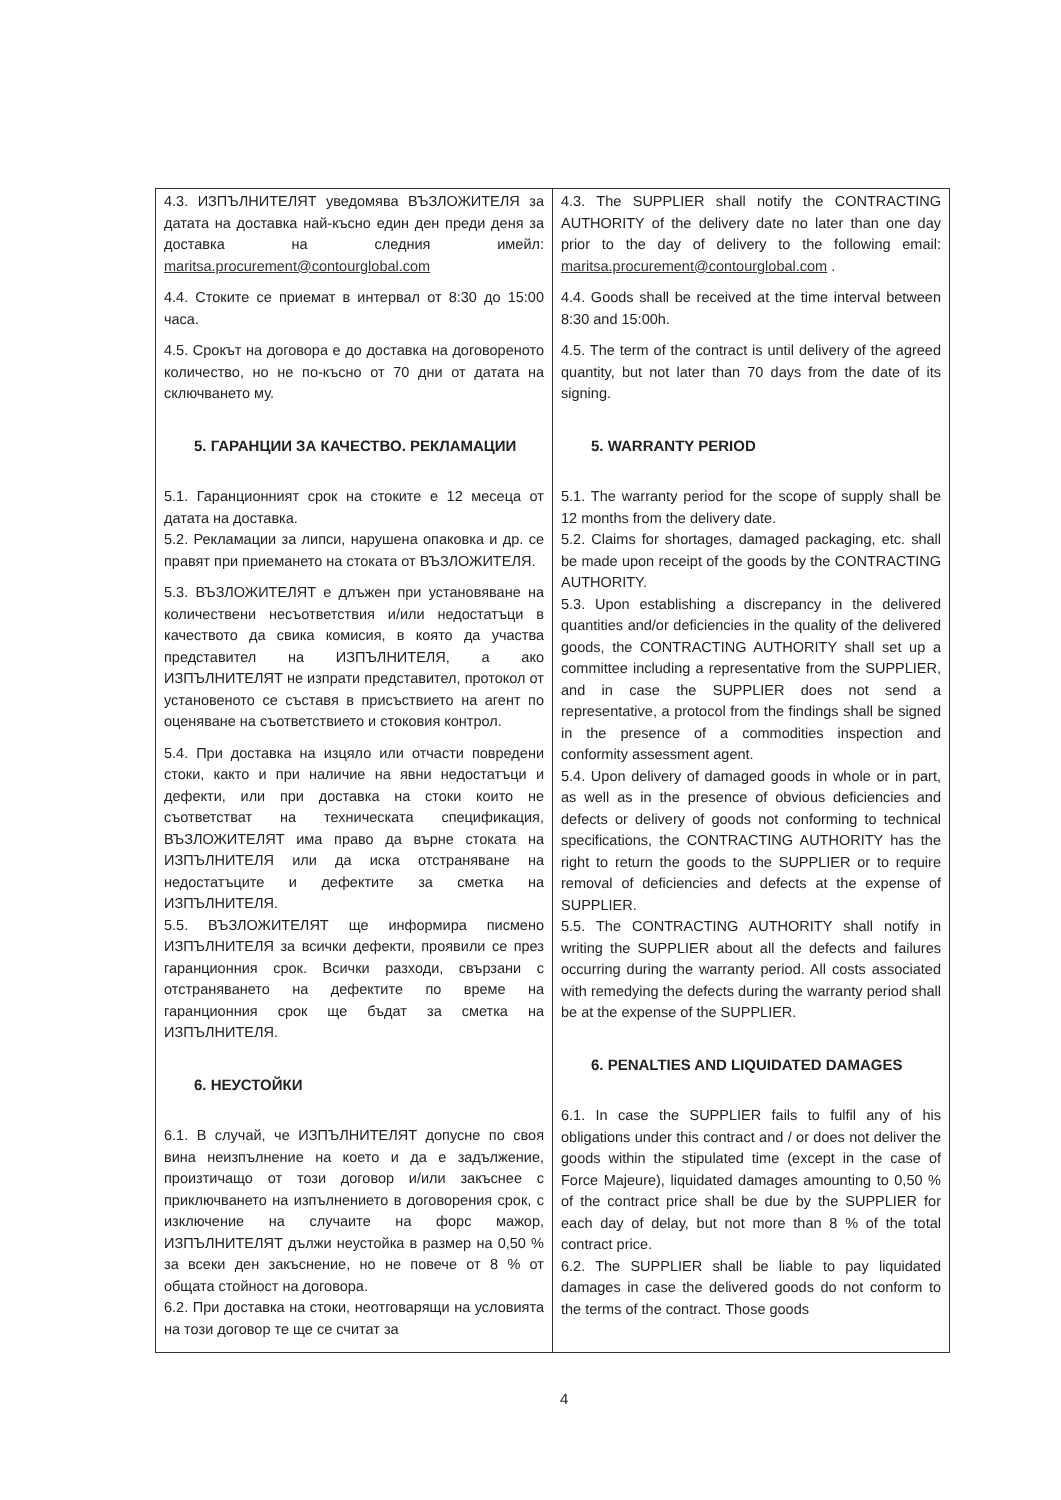| 4.3. ИЗПЪЛНИТЕЛЯТ уведомява ВЪЗЛОЖИТЕЛЯ за датата на доставка най-късно един ден преди деня за доставка на следния имейл: maritsa.procurement@contourglobal.com 4.4. Стоките се приемат в интервал от 8:30 до 15:00 часа. 4.5. Срокът на договора е до доставка на договореното количество, но не по-късно от 70 дни от датата на сключването му. 5. ГАРАНЦИИ ЗА КАЧЕСТВО. РЕКЛАМАЦИИ 5.1. Гаранционният срок на стоките е 12 месеца от датата на доставка. 5.2. Рекламации за липси, нарушена опаковка и др. се правят при приемането на стоката от ВЪЗЛОЖИТЕЛЯ. 5.3. ВЪЗЛОЖИТЕЛЯТ е длъжен при установяване на количествени несъответствия и/или недостатъци в качеството да свика комисия, в която да участва представител на ИЗПЪЛНИТЕЛЯ, а ако ИЗПЪЛНИТЕЛЯТ не изпрати представител, протокол от установеното се съставя в присъствието на агент по оценяване на съответствието и стоковия контрол. 5.4. При доставка на изцяло или отчасти повредени стоки, както и при наличие на явни недостатъци и дефекти, или при доставка на стоки които не съответстват на техническата спецификация, ВЪЗЛОЖИТЕЛЯТ има право да върне стоката на ИЗПЪЛНИТЕЛЯ или да иска отстраняване на недостатъците и дефектите за сметка на ИЗПЪЛНИТЕЛЯ. 5.5. ВЪЗЛОЖИТЕЛЯТ ще информира писмено ИЗПЪЛНИТЕЛЯ за всички дефекти, проявили се през гаранционния срок. Всички разходи, свързани с отстраняването на дефектите по време на гаранционния срок ще бъдат за сметка на ИЗПЪЛНИТЕЛЯ. 6. НЕУСТОЙКИ 6.1. В случай, че ИЗПЪЛНИТЕЛЯТ допусне по своя вина неизпълнение на което и да е задължение, произтичащо от този договор и/или закъснее с приключването на изпълнението в договорения срок, с изключение на случаите на форс мажор, ИЗПЪЛНИТЕЛЯТ дължи неустойка в размер на 0,50 % за всеки ден закъснение, но не повече от 8 % от общата стойност на договора. 6.2. При доставка на стоки, неотговарящи на условията на този договор те ще се считат за | 4.3. The SUPPLIER shall notify the CONTRACTING AUTHORITY of the delivery date no later than one day prior to the day of delivery to the following email: maritsa.procurement@contourglobal.com . 4.4. Goods shall be received at the time interval between 8:30 and 15:00h. 4.5. The term of the contract is until delivery of the agreed quantity, but not later than 70 days from the date of its signing. 5. WARRANTY PERIOD 5.1. The warranty period for the scope of supply shall be 12 months from the delivery date. 5.2. Claims for shortages, damaged packaging, etc. shall be made upon receipt of the goods by the CONTRACTING AUTHORITY. 5.3. Upon establishing a discrepancy in the delivered quantities and/or deficiencies in the quality of the delivered goods, the CONTRACTING AUTHORITY shall set up a committee including a representative from the SUPPLIER, and in case the SUPPLIER does not send a representative, a protocol from the findings shall be signed in the presence of a commodities inspection and conformity assessment agent. 5.4. Upon delivery of damaged goods in whole or in part, as well as in the presence of obvious deficiencies and defects or delivery of goods not conforming to technical specifications, the CONTRACTING AUTHORITY has the right to return the goods to the SUPPLIER or to require removal of deficiencies and defects at the expense of SUPPLIER. 5.5. The CONTRACTING AUTHORITY shall notify in writing the SUPPLIER about all the defects and failures occurring during the warranty period. All costs associated with remedying the defects during the warranty period shall be at the expense of the SUPPLIER. 6. PENALTIES AND LIQUIDATED DAMAGES 6.1. In case the SUPPLIER fails to fulfil any of his obligations under this contract and / or does not deliver the goods within the stipulated time (except in the case of Force Majeure), liquidated damages amounting to 0,50 % of the contract price shall be due by the SUPPLIER for each day of delay, but not more than 8 % of the total contract price. 6.2. The SUPPLIER shall be liable to pay liquidated damages in case the delivered goods do not conform to the terms of the contract. Those goods |
4